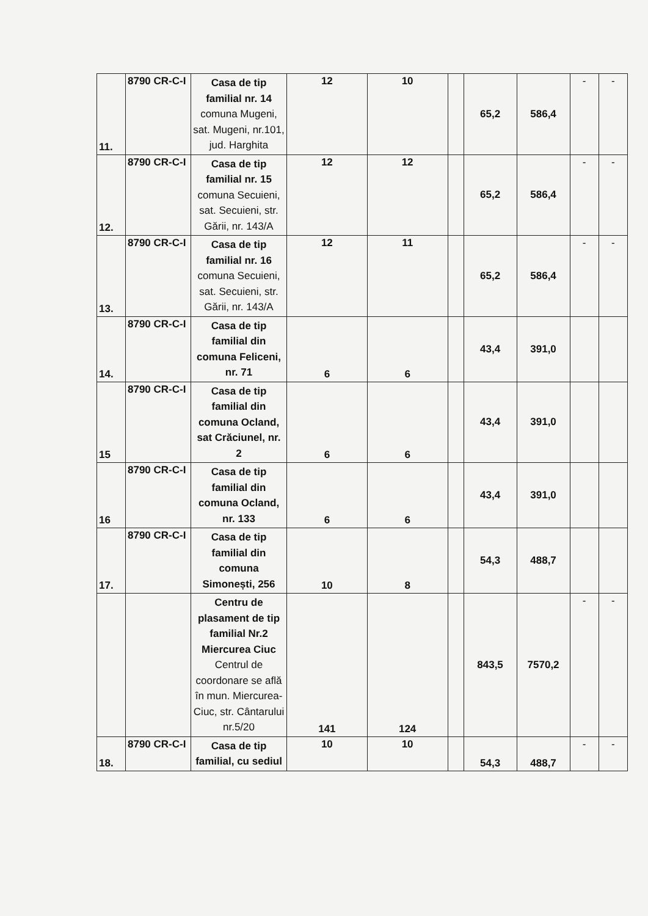| 11. | 8790 CR-C-I | Casa de tip familial nr. 14 comuna Mugeni, sat. Mugeni, nr.101, jud. Harghita | 12 | 10 | | 65,2 | 586,4 | - | - |
| 12. | 8790 CR-C-I | Casa de tip familial nr. 15 comuna Secuieni, sat. Secuieni, str. Gării, nr. 143/A | 12 | 12 | | 65,2 | 586,4 | - | - |
| 13. | 8790 CR-C-I | Casa de tip familial nr. 16 comuna Secuieni, sat. Secuieni, str. Gării, nr. 143/A | 12 | 11 | | 65,2 | 586,4 | - | - |
| 14. | 8790 CR-C-I | Casa de tip familial din comuna Feliceni, nr. 71 | 6 | 6 | | 43,4 | 391,0 | | |
| 15 | 8790 CR-C-I | Casa de tip familial din comuna Ocland, sat Crăciunel, nr. 2 | 6 | 6 | | 43,4 | 391,0 | | |
| 16 | 8790 CR-C-I | Casa de tip familial din comuna Ocland, nr. 133 | 6 | 6 | | 43,4 | 391,0 | | |
| 17. | 8790 CR-C-I | Casa de tip familial din comuna Simonești, 256 | 10 | 8 | | 54,3 | 488,7 | | |
| | | Centru de plasament de tip familial Nr.2 Miercurea Ciuc Centrul de coordonare se află în mun. Miercurea-Ciuc, str. Cântarului nr.5/20 | 141 | 124 | | 843,5 | 7570,2 | - | - |
| 18. | 8790 CR-C-I | Casa de tip familial, cu sediul | 10 | 10 | | 54,3 | 488,7 | - | - |